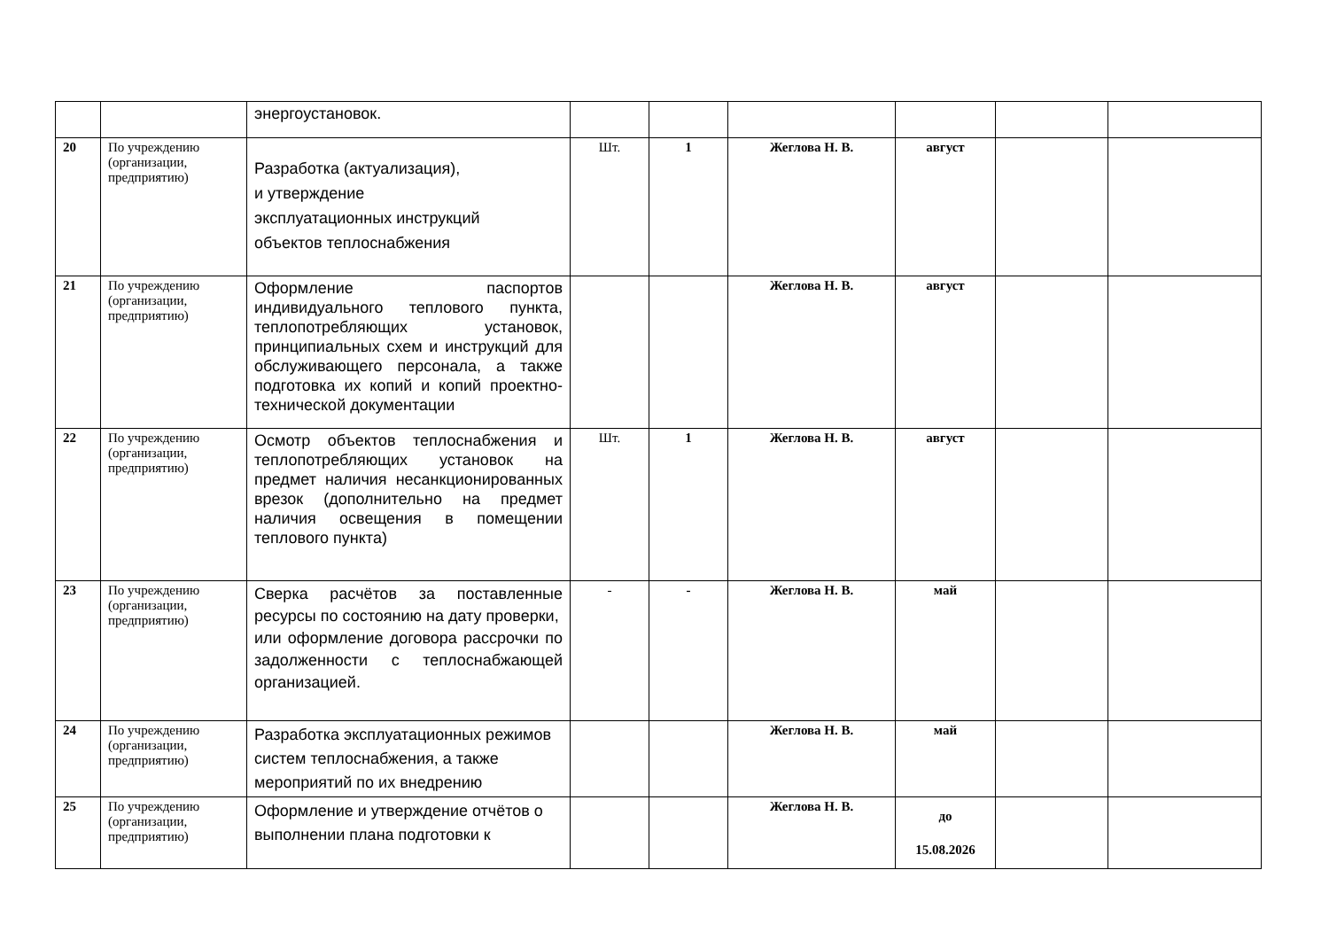| | | энергоустановок. | | | | | | |
| 20 | По учреждению (организации, предприятию) | Разработка (актуализация), и утверждение эксплуатационных инструкций объектов теплоснабжения | Шт. | 1 | Жеглова Н. В. | август | | |
| 21 | По учреждению (организации, предприятию) | Оформление паспортов индивидуального теплового пункта, теплопотребляющих установок, принципиальных схем и инструкций для обслуживающего персонала, а также подготовка их копий и копий проектно-технической документации | | | Жеглова Н. В. | август | | |
| 22 | По учреждению (организации, предприятию) | Осмотр объектов теплоснабжения и теплопотребляющих установок на предмет наличия несанкционированных врезок (дополнительно на предмет наличия освещения в помещении теплового пункта) | Шт. | 1 | Жеглова Н. В. | август | | |
| 23 | По учреждению (организации, предприятию) | Сверка расчётов за поставленные ресурсы по состоянию на дату проверки, или оформление договора рассрочки по задолженности с теплоснабжающей организацией. | - | - | Жеглова Н. В. | май | | |
| 24 | По учреждению (организации, предприятию) | Разработка эксплуатационных режимов систем теплоснабжения, а также мероприятий по их внедрению | | | Жеглова Н. В. | май | | |
| 25 | По учреждению (организации, предприятию) | Оформление и утверждение отчётов о выполнении плана подготовки к | | | Жеглова Н. В. | до 15.08.2026 | | |